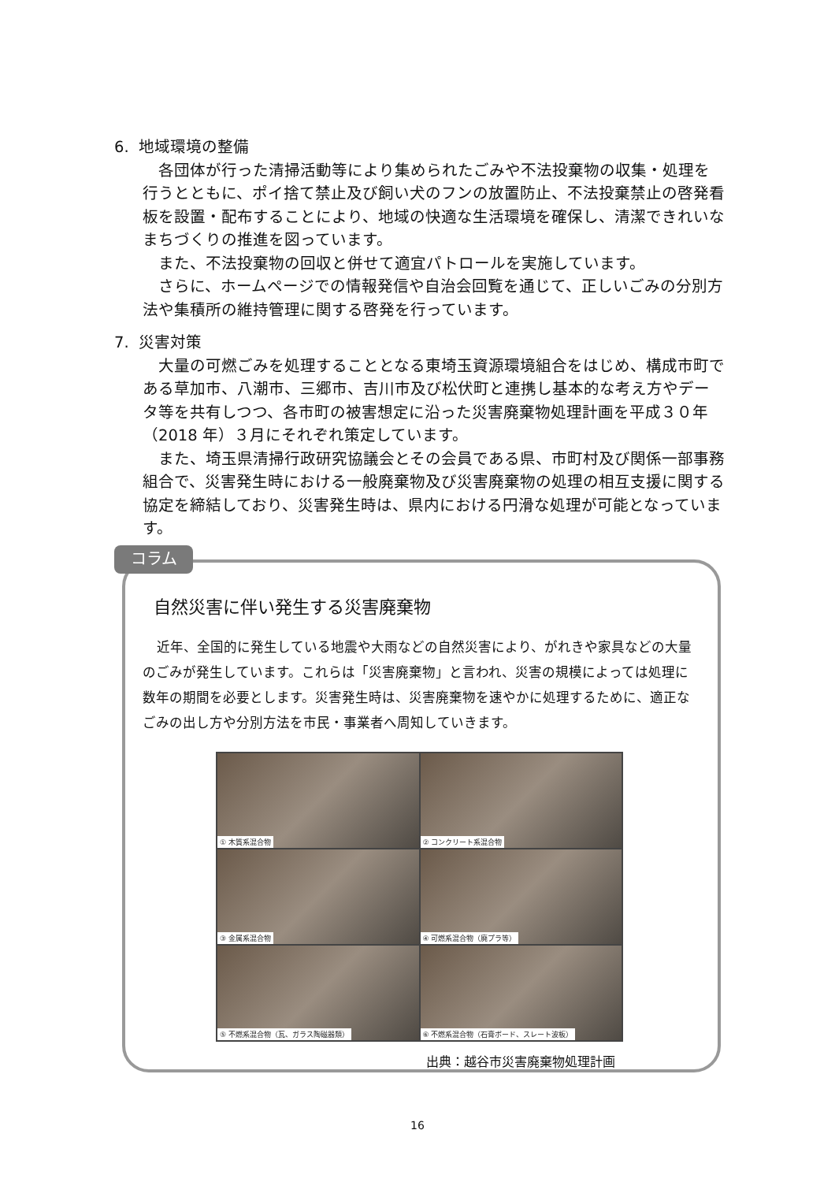6. 地域環境の整備
各団体が行った清掃活動等により集められたごみや不法投棄物の収集・処理を行うとともに、ポイ捨て禁止及び飼い犬のフンの放置防止、不法投棄禁止の啓発看板を設置・配布することにより、地域の快適な生活環境を確保し、清潔できれいなまちづくりの推進を図っています。
また、不法投棄物の回収と併せて適宜パトロールを実施しています。
さらに、ホームページでの情報発信や自治会回覧を通じて、正しいごみの分別方法や集積所の維持管理に関する啓発を行っています。
7. 災害対策
大量の可燃ごみを処理することとなる東埼玉資源環境組合をはじめ、構成市町である草加市、八潮市、三郷市、吉川市及び松伏町と連携し基本的な考え方やデータ等を共有しつつ、各市町の被害想定に沿った災害廃棄物処理計画を平成３０年（2018 年）３月にそれぞれ策定しています。
また、埼玉県清掃行政研究協議会とその会員である県、市町村及び関係一部事務組合で、災害発生時における一般廃棄物及び災害廃棄物の処理の相互支援に関する協定を締結しており、災害発生時は、県内における円滑な処理が可能となっています。
自然災害に伴い発生する災害廃棄物
近年、全国的に発生している地震や大雨などの自然災害により、がれきや家具などの大量のごみが発生しています。これらは「災害廃棄物」と言われ、災害の規模によっては処理に数年の期間を必要とします。災害発生時は、災害廃棄物を速やかに処理するために、適正なごみの出し方や分別方法を市民・事業者へ周知していきます。
① 木質系混合物
② コンクリート系混合物
③ 金属系混合物
④ 可燃系混合物（廃プラ等）
⑤ 不燃系混合物（瓦、ガラス陶磁器類）
⑥ 不燃系混合物（石膏ボード、スレート波板）
出典：越谷市災害廃棄物処理計画
コラム
16